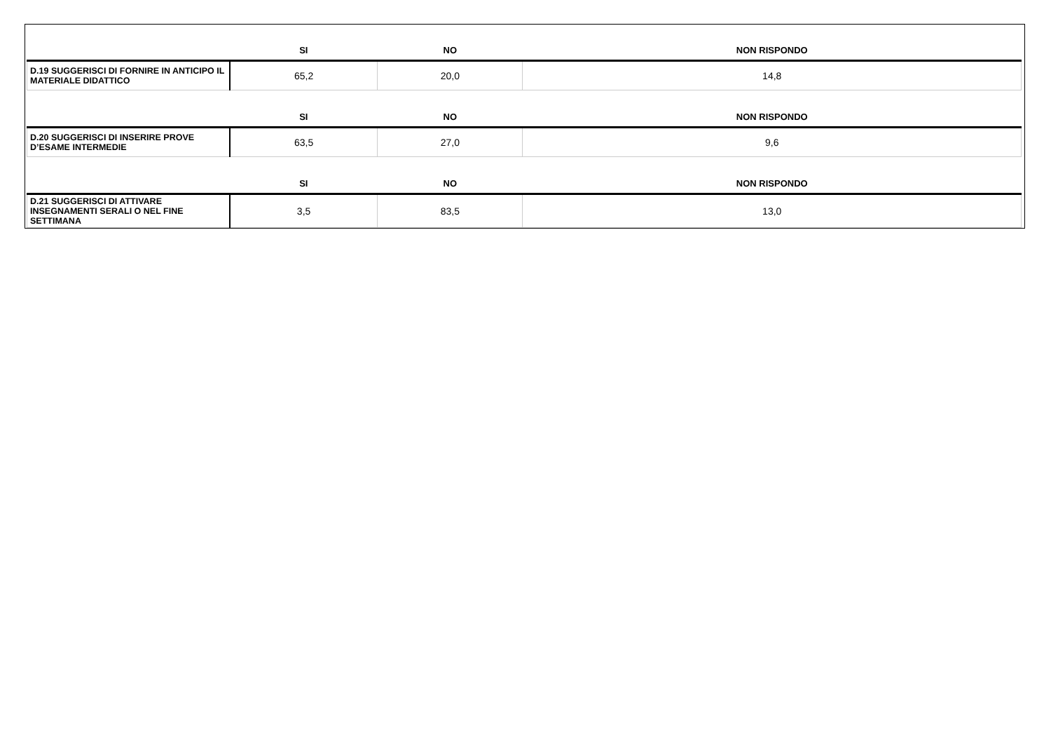| | SI | NO | NON RISPONDO |
| --- | --- | --- | --- |
| D.19 SUGGERISCI DI FORNIRE IN ANTICIPO IL MATERIALE DIDATTICO | 65,2 | 20,0 | 14,8 |
| | SI | NO | NON RISPONDO |
| D.20 SUGGERISCI DI INSERIRE PROVE D’ESAME INTERMEDIE | 63,5 | 27,0 | 9,6 |
| | SI | NO | NON RISPONDO |
| D.21 SUGGERISCI DI ATTIVARE INSEGNAMENTI SERALI O NEL FINE SETTIMANA | 3,5 | 83,5 | 13,0 |